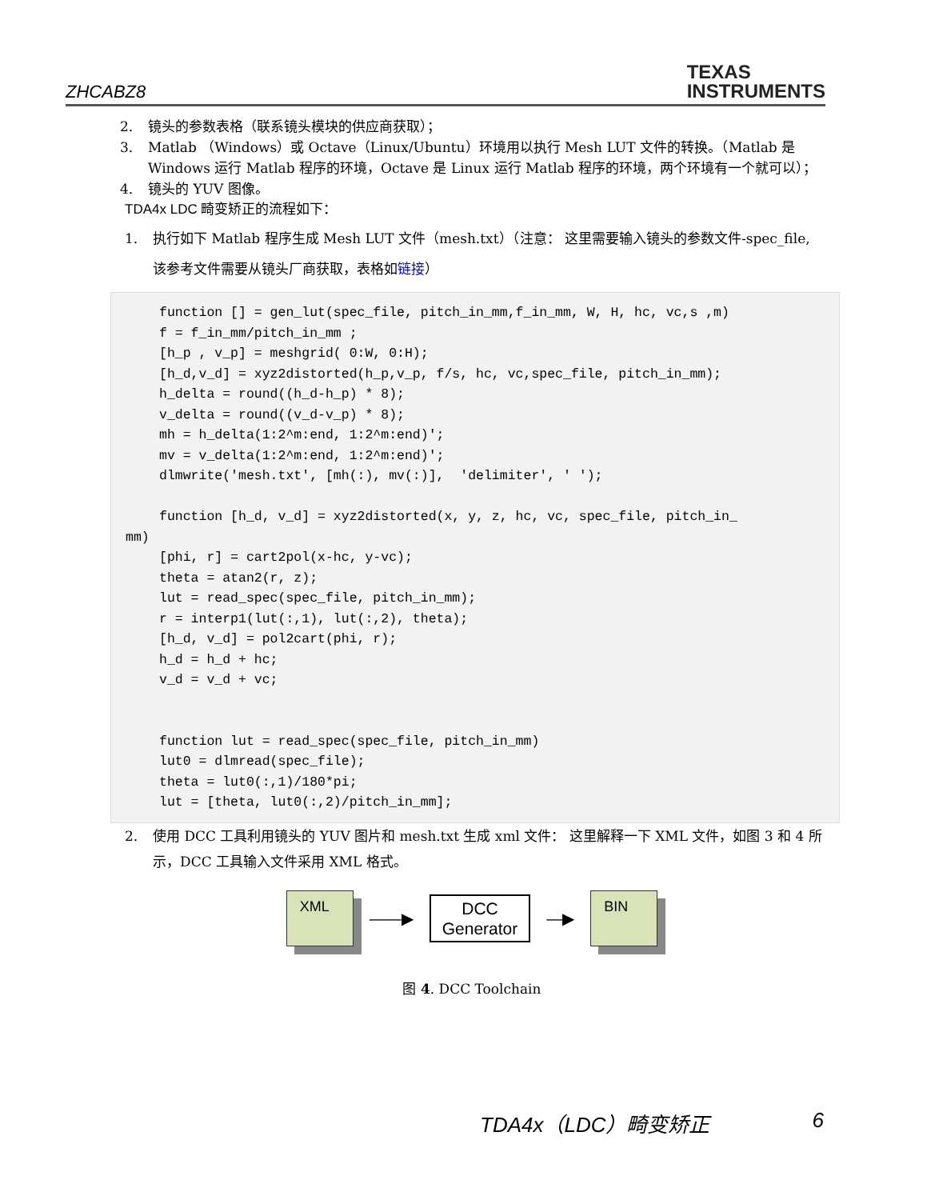ZHCABZ8
TEXAS
INSTRUMENTS
2. 镜头的参数表格（联系镜头模块的供应商获取）；
3. Matlab （Windows）或 Octave（Linux/Ubuntu）环境用以执行 Mesh LUT 文件的转换。（Matlab 是 Windows 运行 Matlab 程序的环境，Octave 是 Linux 运行 Matlab 程序的环境，两个环境有一个就可以）；
4. 镜头的 YUV 图像。
TDA4x LDC 畸变矫正的流程如下：
1. 执行如下 Matlab 程序生成 Mesh LUT 文件（mesh.txt）（注意： 这里需要输入镜头的参数文件-spec_file, 该参考文件需要从镜头厂商获取，表格如链接）
function [] = gen_lut(spec_file, pitch_in_mm,f_in_mm, W, H, hc, vc,s ,m)
f = f_in_mm/pitch_in_mm ;
[h_p , v_p] = meshgrid( 0:W, 0:H);
[h_d,v_d] = xyz2distorted(h_p,v_p, f/s, hc, vc,spec_file, pitch_in_mm);
h_delta = round((h_d-h_p) * 8);
v_delta = round((v_d-v_p) * 8);
mh = h_delta(1:2^m:end, 1:2^m:end)';
mv = v_delta(1:2^m:end, 1:2^m:end)';
dlmwrite('mesh.txt', [mh(:), mv(:)],  'delimiter', ' ');

function [h_d, v_d] = xyz2distorted(x, y, z, hc, vc, spec_file, pitch_in_mm)[phi, r] = cart2pol(x-hc, y-vc);
theta = atan2(r, z);
lut = read_spec(spec_file, pitch_in_mm);
r = interp1(lut(:,1), lut(:,2), theta);
[h_d, v_d] = pol2cart(phi, r);
h_d = h_d + hc;
v_d = v_d + vc;


function lut = read_spec(spec_file, pitch_in_mm)
lut0 = dlmread(spec_file);
theta = lut0(:,1)/180*pi;
lut = [theta, lut0(:,2)/pitch_in_mm];
2. 使用 DCC 工具利用镜头的 YUV 图片和 mesh.txt 生成 xml 文件： 这里解释一下 XML 文件，如图 3 和 4 所示，DCC 工具输入文件采用 XML 格式。
XML
——▶
DCC
Generator
—▶
BIN
图 4. DCC Toolchain
TDA4x（LDC）畸变矫正 6